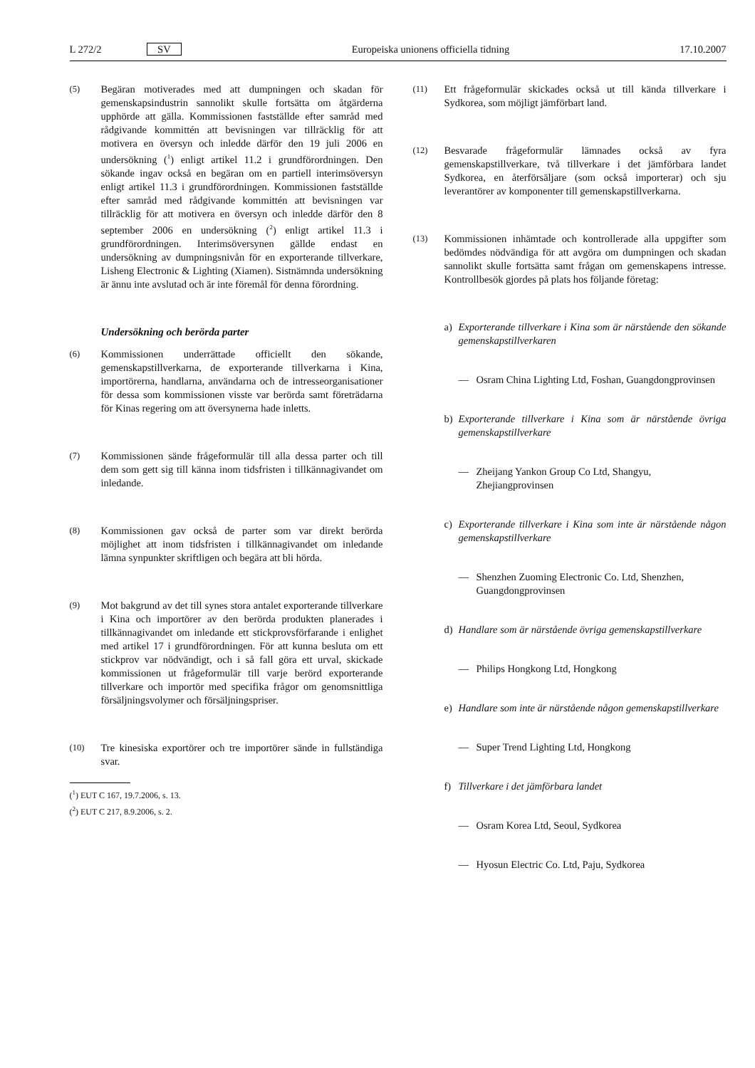L 272/2 SV Europeiska unionens officiella tidning 17.10.2007
(5)
Begäran motiverades med att dumpningen och skadan för gemenskapsindustrin sannolikt skulle fortsätta om åtgärderna upphörde att gälla. Kommissionen fastställde efter samråd med rådgivande kommittén att bevisningen var tillräcklig för att motivera en översyn och inledde därför den 19 juli 2006 en undersökning (<sup>1</sup>) enligt artikel 11.2 i grundförordningen. Den sökande ingav också en begäran om en partiell interimsöversyn enligt artikel 11.3 i grundförordningen. Kommissionen fastställde efter samråd med rådgivande kommittén att bevisningen var tillräcklig för att motivera en översyn och inledde därför den 8 september 2006 en undersökning (<sup>2</sup>) enligt artikel 11.3 i grundförordningen. Interimsöversynen gällde endast en undersökning av dumpningsnivån för en exporterande tillverkare, Lisheng Electronic & Lighting (Xiamen). Sistnämnda undersökning är ännu inte avslutad och är inte föremål för denna förordning.
Undersökning och berörda parter
(6)
Kommissionen underrättade officiellt den sökande, gemenskapstillverkarna, de exporterande tillverkarna i Kina, importörerna, handlarna, användarna och de intresseorganisationer för dessa som kommissionen visste var berörda samt företrädarna för Kinas regering om att översynerna hade inletts.
(7)
Kommissionen sände frågeformulär till alla dessa parter och till dem som gett sig till känna inom tidsfristen i tillkännagivandet om inledande.
(8)
Kommissionen gav också de parter som var direkt berörda möjlighet att inom tidsfristen i tillkännagivandet om inledande lämna synpunkter skriftligen och begära att bli hörda.
(9)
Mot bakgrund av det till synes stora antalet exporterande tillverkare i Kina och importörer av den berörda produkten planerades i tillkännagivandet om inledande ett stickprovsförfarande i enlighet med artikel 17 i grundförordningen. För att kunna besluta om ett stickprov var nödvändigt, och i så fall göra ett urval, skickade kommissionen ut frågeformulär till varje berörd exporterande tillverkare och importör med specifika frågor om genomsnittliga försäljningsvolymer och försäljningspriser.
(10)
Tre kinesiska exportörer och tre importörer sände in fullständiga svar.
(<sup>1</sup>) EUT C 167, 19.7.2006, s. 13.
(<sup>2</sup>) EUT C 217, 8.9.2006, s. 2.
(11)
Ett frågeformulär skickades också ut till kända tillverkare i Sydkorea, som möjligt jämförbart land.
(12)
Besvarade frågeformulär lämnades också av fyra gemenskapstillverkare, två tillverkare i det jämförbara landet Sydkorea, en återförsäljare (som också importerar) och sju leverantörer av komponenter till gemenskapstillverkarna.
(13)
Kommissionen inhämtade och kontrollerade alla uppgifter som bedömdes nödvändiga för att avgöra om dumpningen och skadan sannolikt skulle fortsätta samt frågan om gemenskapens intresse. Kontrollbesök gjordes på plats hos följande företag:
a) Exporterande tillverkare i Kina som är närstående den sökande gemenskapstillverkaren
— Osram China Lighting Ltd, Foshan, Guangdongprovinsen
b) Exporterande tillverkare i Kina som är närstående övriga gemenskapstillverkare
— Zheijang Yankon Group Co Ltd, Shangyu, Zhejiangprovinsen
c) Exporterande tillverkare i Kina som inte är närstående någon gemenskapstillverkare
— Shenzhen Zuoming Electronic Co. Ltd, Shenzhen, Guangdongprovinsen
d) Handlare som är närstående övriga gemenskapstillverkare
— Philips Hongkong Ltd, Hongkong
e) Handlare som inte är närstående någon gemenskapstillverkare
— Super Trend Lighting Ltd, Hongkong
f) Tillverkare i det jämförbara landet
— Osram Korea Ltd, Seoul, Sydkorea
— Hyosun Electric Co. Ltd, Paju, Sydkorea